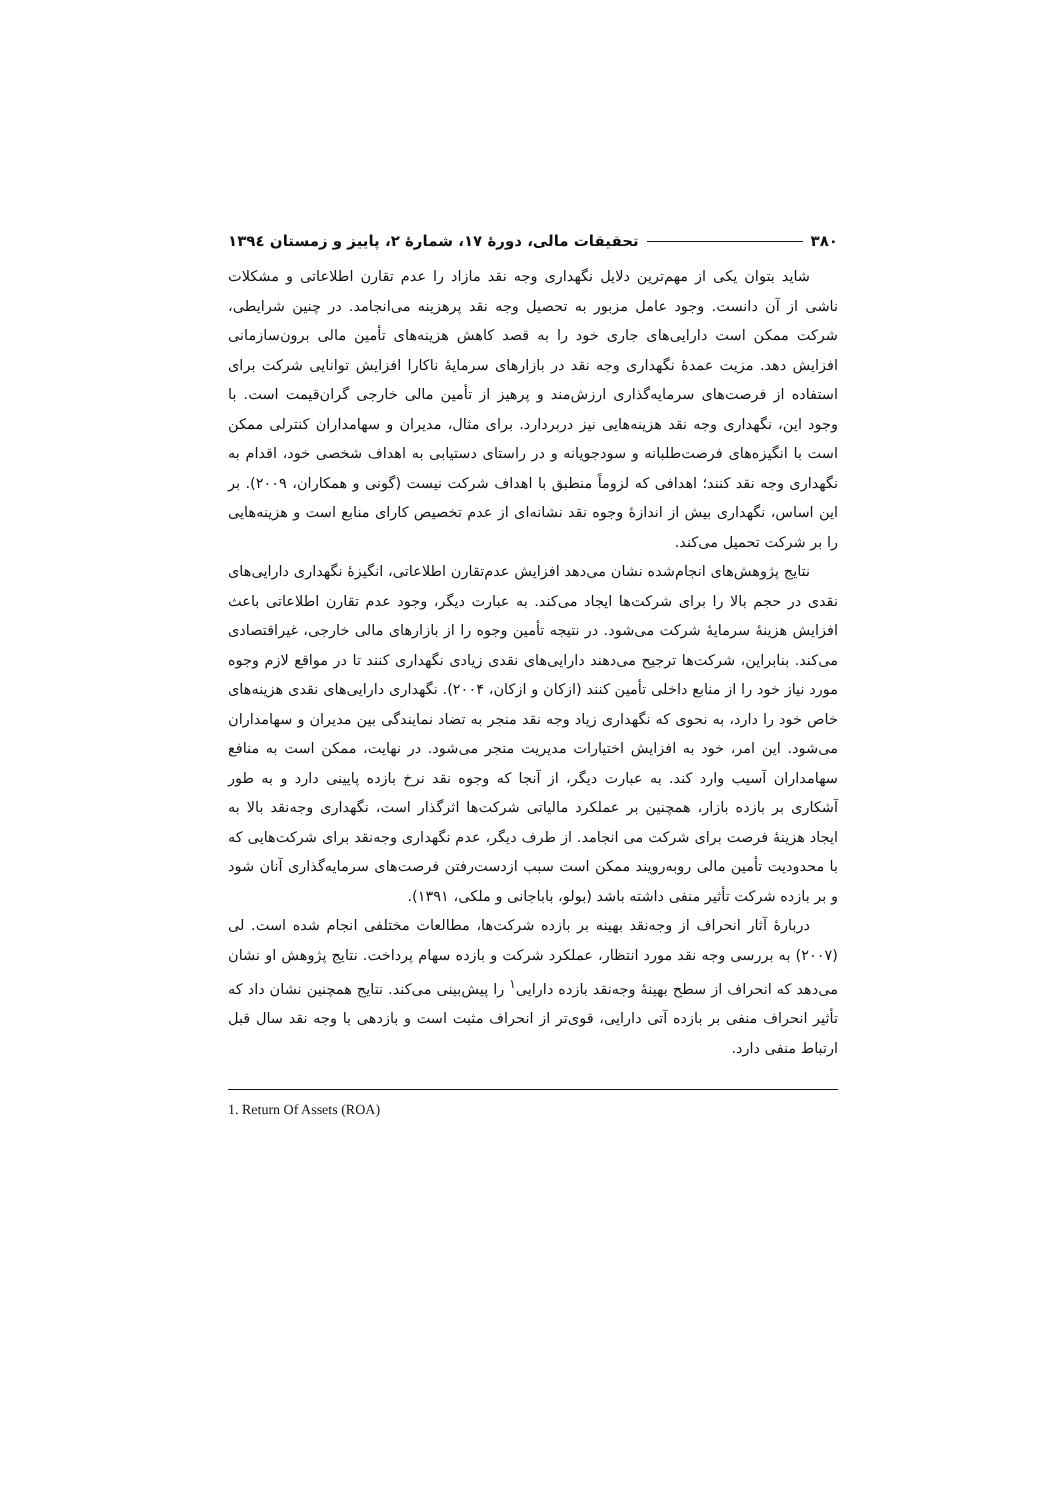۳۸۰ تحقیقات مالی، دورهٔ ۱۷، شمارهٔ ۲، پاییز و زمستان ۱۳۹٤
شاید بتوان یکی از مهم‌ترین دلایل نگهداری وجه نقد مازاد را عدم تقارن اطلاعاتی و مشکلات ناشی از آن دانست. وجود عامل مزبور به تحصیل وجه نقد پرهزینه می‌انجامد. در چنین شرایطی، شرکت ممکن است دارایی‌های جاری خود را به قصد کاهش هزینه‌های تأمین مالی برون‌سازمانی افزایش دهد. مزیت عمدهٔ نگهداری وجه نقد در بازارهای سرمایهٔ ناکارا افزایش توانایی شرکت برای استفاده از فرصت‌های سرمایه‌گذاری ارزش‌مند و پرهیز از تأمین مالی خارجی گران‌قیمت است. با وجود این، نگهداری وجه نقد هزینه‌هایی نیز دربردارد. برای مثال، مدیران و سهامداران کنترلی ممکن است با انگیزه‌های فرصت‌طلبانه و سودجویانه و در راستای دستیابی به اهداف شخصی خود، اقدام به نگهداری وجه نقد کنند؛ اهدافی که لزوماً منطبق با اهداف شرکت نیست (گونی و همکاران، ۲۰۰۹). بر این اساس، نگهداری بیش از اندازهٔ وجوه نقد نشانه‌ای از عدم تخصیص کارای منابع است و هزینه‌هایی را بر شرکت تحمیل می‌کند.
نتایج پژوهش‌های انجام‌شده نشان می‌دهد افزایش عدم‌تقارن اطلاعاتی، انگیزهٔ نگهداری دارایی‌های نقدی در حجم بالا را برای شرکت‌ها ایجاد می‌کند. به عبارت دیگر، وجود عدم تقارن اطلاعاتی باعث افزایش هزینهٔ سرمایهٔ شرکت می‌شود. در نتیجه تأمین وجوه را از بازارهای مالی خارجی، غیراقتصادی می‌کند. بنابراین، شرکت‌ها ترجیح می‌دهند دارایی‌های نقدی زیادی نگهداری کنند تا در مواقع لازم وجوه مورد نیاز خود را از منابع داخلی تأمین کنند (ازکان و ازکان، ۲۰۰۴). نگهداری دارایی‌های نقدی هزینه‌های خاص خود را دارد، به نحوی که نگهداری زیاد وجه نقد منجر به تضاد نمایندگی بین مدیران و سهامداران می‌شود. این امر، خود به افزایش اختیارات مدیریت منجر می‌شود. در نهایت، ممکن است به منافع سهامداران آسیب وارد کند. به عبارت دیگر، از آنجا که وجوه نقد نرخ بازده پایینی دارد و به طور آشکاری بر بازده بازار، همچنین بر عملکرد مالیاتی شرکت‌ها اثرگذار است، نگهداری وجه‌نقد بالا به ایجاد هزینهٔ فرصت برای شرکت می انجامد. از طرف دیگر، عدم نگهداری وجه‌نقد برای شرکت‌هایی که با محدودیت تأمین مالی روبه‌رویند ممکن است سبب ازدست‌رفتن فرصت‌های سرمایه‌گذاری آنان شود و بر بازده شرکت تأثیر منفی داشته باشد (بولو، باباجانی و ملکی، ۱۳۹۱).
دربارهٔ آثار انحراف از وجه‌نقد بهینه بر بازده شرکت‌ها، مطالعات مختلفی انجام شده است. لی (۲۰۰۷) به بررسی وجه نقد مورد انتظار، عملکرد شرکت و بازده سهام پرداخت. نتایج پژوهش او نشان می‌دهد که انحراف از سطح بهینهٔ وجه‌نقد بازده دارایی<sup>۱</sup> را پیش‌بینی می‌کند. نتایج همچنین نشان داد که تأثیر انحراف منفی بر بازده آتی دارایی، قوی‌تر از انحراف مثبت است و بازدهی با وجه نقد سال قبل ارتباط منفی دارد.
1. Return Of Assets (ROA)